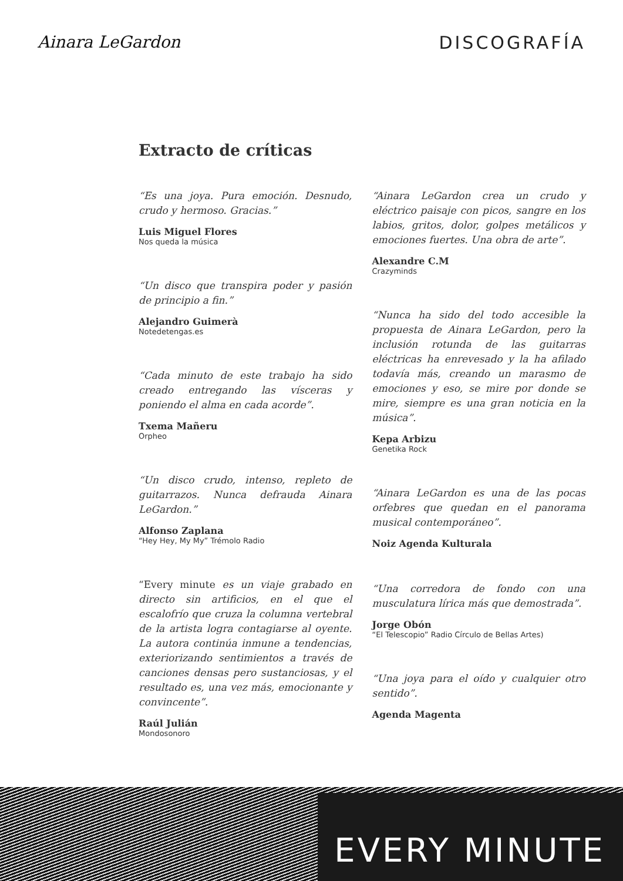Ainara LeGardon DISCOGRAFÍA
Extracto de críticas
“Es una joya. Pura emoción. Desnudo, crudo y hermoso. Gracias.”
Luis Miguel Flores
Nos queda la música
“Un disco que transpira poder y pasión de principio a fin.”
Alejandro Guimerà
Notedetengas.es
“Cada minuto de este trabajo ha sido creado entregando las vísceras y poniendo el alma en cada acorde”.
Txema Mañeru
Orpheo
“Un disco crudo, intenso, repleto de guitarrazos. Nunca defrauda Ainara LeGardon.”
Alfonso Zaplana
“Hey Hey, My My” Trémolo Radio
“Every minute es un viaje grabado en directo sin artificios, en el que el escalofrío que cruza la columna vertebral de la artista logra contagiarse al oyente. La autora continúa inmune a tendencias, exteriorizando sentimientos a través de canciones densas pero sustanciosas, y el resultado es, una vez más, emocionante y convincente”.
Raúl Julián
Mondosonoro
“Ainara LeGardon crea un crudo y eléctrico paisaje con picos, sangre en los labios, gritos, dolor, golpes metálicos y emociones fuertes. Una obra de arte”.
Alexandre C.M
Crazyminds
“Nunca ha sido del todo accesible la propuesta de Ainara LeGardon, pero la inclusión rotunda de las guitarras eléctricas ha enrevesado y la ha afilado todavía más, creando un marasmo de emociones y eso, se mire por donde se mire, siempre es una gran noticia en la música”.
Kepa Arbizu
Genetika Rock
“Ainara LeGardon es una de las pocas orfebres que quedan en el panorama musical contemporáneo”.
Noiz Agenda Kulturala
“Una corredora de fondo con una musculatura lírica más que demostrada”.
Jorge Obón
“El Telescopio” Radio Círculo de Bellas Artes)
“Una joya para el oído y cualquier otro sentido”.
Agenda Magenta
EVERY MINUTE